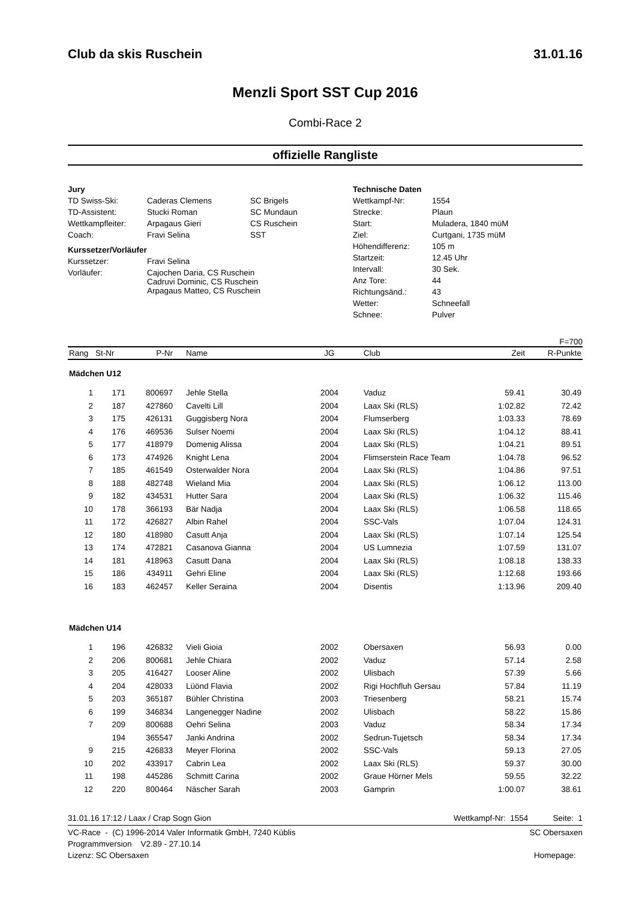Club da skis Ruschein 31.01.16
Menzli Sport SST Cup 2016
Combi-Race 2
offizielle Rangliste
Jury
| TD Swiss-Ski: | Caderas Clemens | SC Brigels |
| TD-Assistent: | Stucki Roman | SC Mundaun |
| Wettkampfleiter: | Arpagaus Gieri | CS Ruschein |
| Coach: | Fravi Selina | SST |
Kurssetzer/Vorläufer
| Kurssetzer: | Fravi Selina |
| Vorläufer: | Cajochen Daria, CS Ruschein Cadruvi Dominic, CS Ruschein Arpagaus Matteo, CS Ruschein |
Technische Daten
| Wettkampf-Nr: | 1554 |
| Strecke: | Plaun |
| Start: | Muladera, 1840 müM |
| Ziel: | Curtgani, 1735 müM |
| Höhendifferenz: | 105 m |
| Startzeit: | 12.45 Uhr |
| Intervall: | 30 Sek. |
| Anz Tore: | 44 |
| Richtungsänd.: | 43 |
| Wetter: | Schneefall |
| Schnee: | Pulver |
F=700
| Rang | St-Nr | P-Nr | Name | JG | Club | Zeit | R-Punkte |
| --- | --- | --- | --- | --- | --- | --- | --- |
| Mädchen U12 | | | | | | | |
| 1 | 171 | 800697 | Jehle Stella | 2004 | Vaduz | 59.41 | 30.49 |
| 2 | 187 | 427860 | Cavelti Lill | 2004 | Laax Ski (RLS) | 1:02.82 | 72.42 |
| 3 | 175 | 426131 | Guggisberg Nora | 2004 | Flumserberg | 1:03.33 | 78.69 |
| 4 | 176 | 469536 | Sulser Noemi | 2004 | Laax Ski (RLS) | 1:04.12 | 88.41 |
| 5 | 177 | 418979 | Domenig Alissa | 2004 | Laax Ski (RLS) | 1:04.21 | 89.51 |
| 6 | 173 | 474926 | Knight Lena | 2004 | Flimserstein Race Team | 1:04.78 | 96.52 |
| 7 | 185 | 461549 | Osterwalder Nora | 2004 | Laax Ski (RLS) | 1:04.86 | 97.51 |
| 8 | 188 | 482748 | Wieland Mia | 2004 | Laax Ski (RLS) | 1:06.12 | 113.00 |
| 9 | 182 | 434531 | Hutter Sara | 2004 | Laax Ski (RLS) | 1:06.32 | 115.46 |
| 10 | 178 | 366193 | Bär Nadja | 2004 | Laax Ski (RLS) | 1:06.58 | 118.65 |
| 11 | 172 | 426827 | Albin Rahel | 2004 | SSC-Vals | 1:07.04 | 124.31 |
| 12 | 180 | 418980 | Casutt Anja | 2004 | Laax Ski (RLS) | 1:07.14 | 125.54 |
| 13 | 174 | 472821 | Casanova Gianna | 2004 | US Lumnezia | 1:07.59 | 131.07 |
| 14 | 181 | 418963 | Casutt Dana | 2004 | Laax Ski (RLS) | 1:08.18 | 138.33 |
| 15 | 186 | 434911 | Gehri Eline | 2004 | Laax Ski (RLS) | 1:12.68 | 193.66 |
| 16 | 183 | 462457 | Keller Seraina | 2004 | Disentis | 1:13.96 | 209.40 |
| Mädchen U14 | | | | | | | |
| 1 | 196 | 426832 | Vieli Gioia | 2002 | Obersaxen | 56.93 | 0.00 |
| 2 | 206 | 800681 | Jehle Chiara | 2002 | Vaduz | 57.14 | 2.58 |
| 3 | 205 | 416427 | Looser Aline | 2002 | Ulisbach | 57.39 | 5.66 |
| 4 | 204 | 428033 | Lüönd Flavia | 2002 | Rigi Hochfluh Gersau | 57.84 | 11.19 |
| 5 | 203 | 365187 | Bühler Christina | 2003 | Triesenberg | 58.21 | 15.74 |
| 6 | 199 | 346834 | Langenegger Nadine | 2002 | Ulisbach | 58.22 | 15.86 |
| 7 | 209 | 800688 | Oehri Selina | 2003 | Vaduz | 58.34 | 17.34 |
| | 194 | 365547 | Janki Andrina | 2002 | Sedrun-Tujetsch | 58.34 | 17.34 |
| 9 | 215 | 426833 | Meyer Florina | 2002 | SSC-Vals | 59.13 | 27.05 |
| 10 | 202 | 433917 | Cabrin Lea | 2002 | Laax Ski (RLS) | 59.37 | 30.00 |
| 11 | 198 | 445286 | Schmitt Carina | 2002 | Graue Hörner Mels | 59.55 | 32.22 |
| 12 | 220 | 800464 | Näscher Sarah | 2003 | Gamprin | 1:00.07 | 38.61 |
31.01.16 17:12 / Laax / Crap Sogn Gion Wettkampf-Nr: 1554 Seite: 1
VC-Race - (C) 1996-2014 Valer Informatik GmbH, 7240 Küblis SC Obersaxen
Programmversion V2.89 - 27.10.14
Lizenz: SC Obersaxen Homepage: